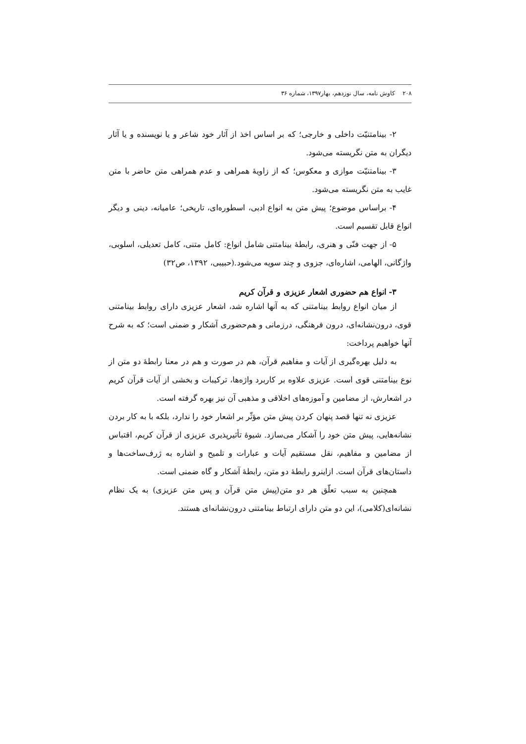۲۰۸ کاوش نامه، سال نوزدهم، بهار۱۳۹۷، شماره ۳۶
۲- بینامتنیّت داخلی و خارجی؛ که بر اساس اخذ از آثار خود شاعر و یا نویسنده و یا آثار دیگران به متن نگریسته می‌شود.
۳- بینامتنیّت موازی و معکوس؛ که از زاویهٔ همراهی و عدم همراهی متن حاضر با متن غایب به متن نگریسته می‌شود.
۴- براساس موضوع؛ پیش متن به انواع ادبی، اسطوره‌ای، تاریخی؛ عامیانه، دینی و دیگر انواع قابل تقسیم است.
۵- از جهت فنّی و هنری، رابطهٔ بینامتنی شامل انواع: کامل متنی، کامل تعدیلی، اسلوبی، واژگانی، الهامی، اشاره‌ای، جزوی و چند سویه می‌شود.(حبیبی، ۱۳۹۲، ص۳۲)
۳- انواع هم حضوری اشعار عزیزی و قرآن کریم
از میان انواع روابط بینامتنی که به آنها اشاره شد، اشعار عزیزی دارای روابط بینامتنی قوی، درون‌نشانه‌ای، درون فرهنگی، درزمانی و هم‌حضوری آشکار و ضمنی است؛ که به شرح آنها خواهیم پرداخت:
به دلیل بهره‌گیری از آیات و مفاهیم قرآن، هم در صورت و هم در معنا رابطهٔ دو متن از نوع بینامتنی قوی است. عزیزی علاوه بر کاربرد واژه‌ها، ترکیبات و بخشی از آیات قرآن کریم در اشعارش، از مضامین و آموزه‌های اخلاقی و مذهبی آن نیز بهره گرفته است.
عزیزی نه تنها قصد پنهان کردن پیش متن مؤثّر بر اشعار خود را ندارد، بلکه با به کار بردن نشانه‌هایی، پیش متن خود را آشکار می‌سازد. شیوهٔ تأثیرپذیری عزیزی از قرآن کریم، اقتباس از مضامین و مفاهیم، نقل مستقیم آیات و عبارات و تلمیح و اشاره به ژرف‌ساخت‌ها و داستان‌های قرآن است. ازاینرو رابطهٔ دو متن، رابطهٔ آشکار و گاه ضمنی است.
همچنین به سبب تعلّق هر دو متن(پیش متن قرآن و پس متن عزیزی) به یک نظام نشانه‌ای(کلامی)، این دو متن دارای ارتباط بینامتنی درون‌نشانه‌ای هستند.